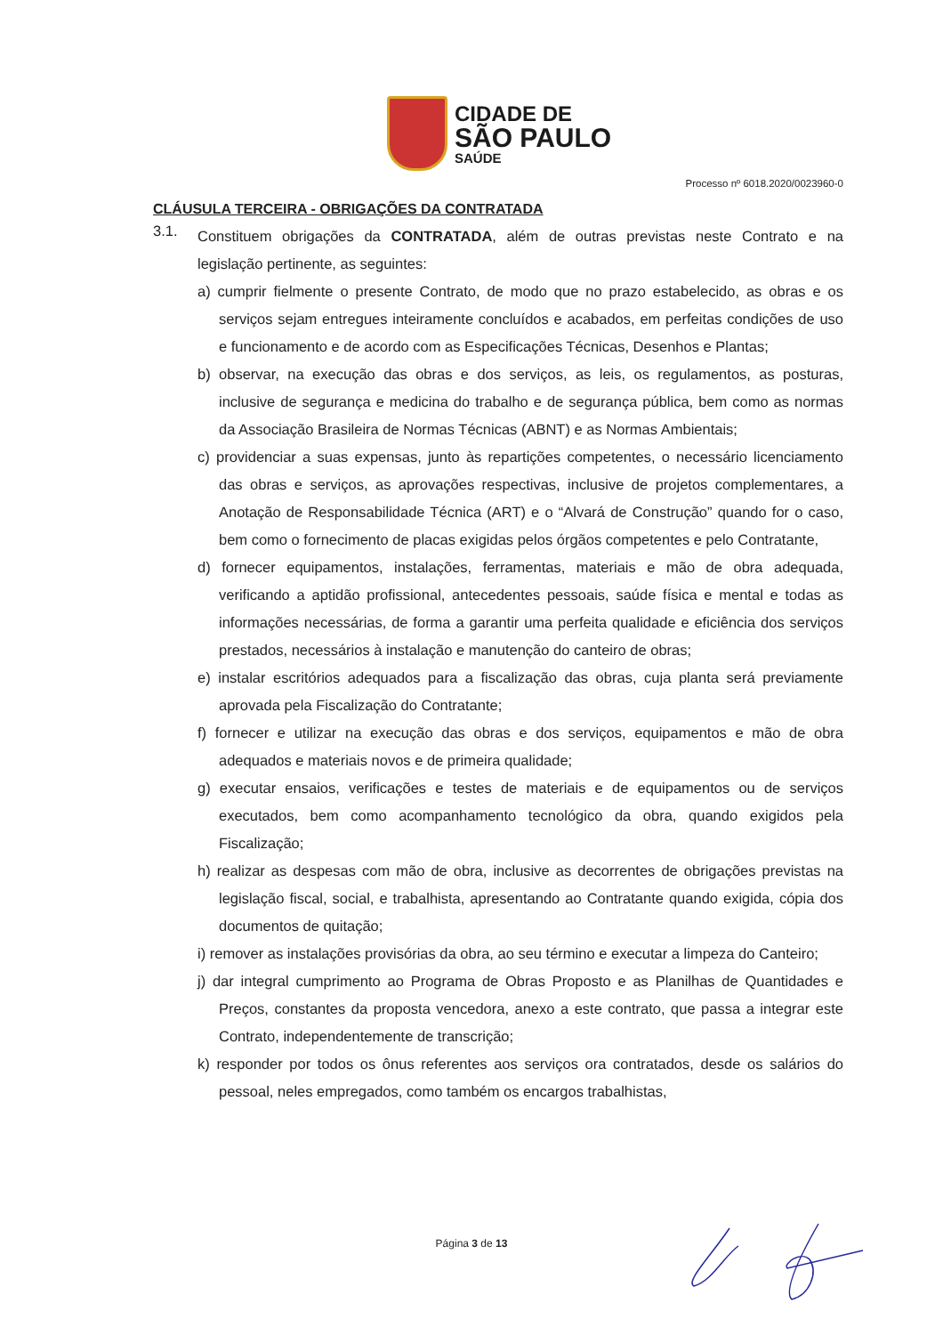CIDADE DE
SÃO PAULO
SAÚDE
Processo nº 6018.2020/0023960-0
CLÁUSULA TERCEIRA - OBRIGAÇÕES DA CONTRATADA
3.1.
Constituem obrigações da CONTRATADA, além de outras previstas neste Contrato e na legislação pertinente, as seguintes:
a) cumprir fielmente o presente Contrato, de modo que no prazo estabelecido, as obras e os serviços sejam entregues inteiramente concluídos e acabados, em perfeitas condições de uso e funcionamento e de acordo com as Especificações Técnicas, Desenhos e Plantas;
b) observar, na execução das obras e dos serviços, as leis, os regulamentos, as posturas, inclusive de segurança e medicina do trabalho e de segurança pública, bem como as normas da Associação Brasileira de Normas Técnicas (ABNT) e as Normas Ambientais;
c) providenciar a suas expensas, junto às repartições competentes, o necessário licenciamento das obras e serviços, as aprovações respectivas, inclusive de projetos complementares, a Anotação de Responsabilidade Técnica (ART) e o “Alvará de Construção” quando for o caso, bem como o fornecimento de placas exigidas pelos órgãos competentes e pelo Contratante,
d) fornecer equipamentos, instalações, ferramentas, materiais e mão de obra adequada, verificando a aptidão profissional, antecedentes pessoais, saúde física e mental e todas as informações necessárias, de forma a garantir uma perfeita qualidade e eficiência dos serviços prestados, necessários à instalação e manutenção do canteiro de obras;
e) instalar escritórios adequados para a fiscalização das obras, cuja planta será previamente aprovada pela Fiscalização do Contratante;
f) fornecer e utilizar na execução das obras e dos serviços, equipamentos e mão de obra adequados e materiais novos e de primeira qualidade;
g) executar ensaios, verificações e testes de materiais e de equipamentos ou de serviços executados, bem como acompanhamento tecnológico da obra, quando exigidos pela Fiscalização;
h) realizar as despesas com mão de obra, inclusive as decorrentes de obrigações previstas na legislação fiscal, social, e trabalhista, apresentando ao Contratante quando exigida, cópia dos documentos de quitação;
i) remover as instalações provisórias da obra, ao seu término e executar a limpeza do Canteiro;
j) dar integral cumprimento ao Programa de Obras Proposto e as Planilhas de Quantidades e Preços, constantes da proposta vencedora, anexo a este contrato, que passa a integrar este Contrato, independentemente de transcrição;
k) responder por todos os ônus referentes aos serviços ora contratados, desde os salários do pessoal, neles empregados, como também os encargos trabalhistas,
Página 3 de 13